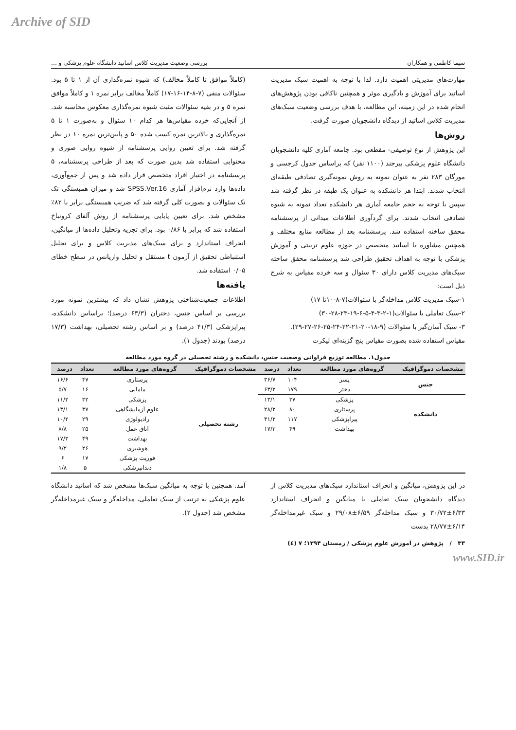Archive of SID
سیما کاظمی و همکاران بررسی وضعیت مدیریت کلاس اساتید دانشگاه علوم پزشکی و …
مهارت‌های مدیریتی اهمیت دارد. لذا با توجه به اهمیت سبک مدیریت اساتید برای آموزش و یادگیری موثر و همچنین ناکافی بودن پژوهش‌های انجام شده در این زمینه، این مطالعه، با هدف بررسی وضعیت سبک‌های مدیریت کلاس اساتید از دیدگاه دانشجویان صورت گرفت.
روش‌ها
این پژوهش از نوع توصیفی- مقطعی بود. جامعه آماری کلیه دانشجویان دانشگاه علوم پزشکی بیرجند (۱۱۰۰ نفر) که براساس جدول کرجسی و مورگان ۲۸۳ نفر به عنوان نمونه به روش نمونه‌گیری تصادفی طبقه‌ای انتخاب شدند. ابتدا هر دانشکده به عنوان یک طبقه در نظر گرفته شد سپس با توجه به حجم جامعه آماری هر دانشکده تعداد نمونه به شیوه تصادفی انتخاب شدند. برای گردآوری اطلاعات میدانی از پرسشنامه محقق ساخته استفاده شد. پرسشنامه بعد از مطالعه منابع مختلف و همچنین مشاوره با اساتید متخصص در حوزه علوم تربیتی و آموزش پزشکی با توجه به اهداف تحقیق طراحی شد پرسشنامه محقق ساخته سبک‌های مدیریت کلاس دارای ۳۰ سئوال و سه خرده مقیاس به شرح ذیل است:
۱-سبک مدیریت کلاس مداخله‌گر با سئوالات(۷-۸-۱۰تا ۱۷)
۲-سبک تعاملی با سئوالات(۱-۲-۳-۴-۵-۶-۱۹-۲۳-۲۸-۳۰)
۳- سبک آسان‌گیر با سئوالات (۹-۱۸-۲۰-۲۱-۲۲-۲۴-۲۵-۲۶-۲۷-۲۹).
مقیاس استفاده شده بصورت مقیاس پنج گزینه‌ای لیکرت
(کاملاً موافق تا کاملاً مخالف) که شیوه نمره‌گذاری آن از ۱ تا ۵ بود. سئوالات منفی (۷-۸-۱۴-۱۶-۱۷) کاملاً مخالف برابر نمره ۱ و کاملاً موافق نمره ۵ و در بقیه سئوالات مثبت شیوه نمره‌گذاری معکوس محاسبه شد. از آنجایی‌که خرده مقیاس‌ها هر کدام ۱۰ سئوال و به‌صورت ۱ تا ۵ نمره‌گذاری و بالاترین نمره کسب شده ۵۰ و پایین‌ترین نمره ۱۰ در نظر گرفته شد. برای تعیین روایی پرسشنامه از شیوه روایی صوری و محتوایی استفاده شد بدین صورت که بعد از طراحی پرسشنامه، ۵ پرسشنامه در اختیار افراد متخصص قرار داده شد و پس از جمع‌آوری، داده‌ها وارد نرم‌افزار آماری SPSS.Ver.16 شد و میزان همبستگی تک تک سئوالات و بصورت کلی گرفته شد که ضریب همبستگی برابر با ۸۲٪ مشخص شد. برای تعیین پایایی پرسشنامه از روش آلفای کرونباخ استفاده شد که برابر با ۰/۸۶ بود. برای تجزیه وتحلیل داده‌ها از میانگین، انحراف استاندارد و برای سبک‌های مدیریت کلاس و برای تحلیل استنباطی تحقیق از آزمون t مستقل و تحلیل واریانس در سطح خطای ۰/۰۵ استفاده شد.
یافته‌ها
اطلاعات جمعیت‌شناختی پژوهش نشان داد که بیشترین نمونه مورد بررسی بر اساس جنس، دختران (۶۳/۳ درصد)؛ براساس دانشکده، پیراپزشکی (۴۱/۳ درصد) و بر اساس رشته تحصیلی، بهداشت (۱۷/۳ درصد) بودند (جدول ۱).
جدول۱. مطالعه توزیع فراوانی وضعیت جنس، دانشکده و رشته تحصیلی در گروه مورد مطالعه
| مشخصات دموگرافیک | گروه‌های مورد مطالعه | تعداد | درصد | مشخصات دموگرافیک | گروه‌های مورد مطالعه | تعداد | درصد |
| --- | --- | --- | --- | --- | --- | --- | --- |
| جنس | پسر | ۱۰۴ | ۳۶/۷ | رشته تحصیلی | پرستاری | ۴۷ | ۱۶/۶ |
| | دختر | ۱۷۹ | ۶۳/۳ | | مامایی | ۱۶ | ۵/۷ |
| دانشکده | پزشکی | ۳۷ | ۱۳/۱ | | پزشکی | ۳۲ | ۱۱/۳ |
| | پرستاری | ۸۰ | ۲۸/۳ | | علوم آزمایشگاهی | ۳۷ | ۱۳/۱ |
| | پیراپزشکی | ۱۱۷ | ۴۱/۳ | | رادیولوژی | ۲۹ | ۱۰/۲ |
| | بهداشت | ۴۹ | ۱۷/۳ | | اتاق عمل | ۲۵ | ۸/۸ |
| | | | | | بهداشت | ۴۹ | ۱۷/۳ |
| | | | | | هوشبری | ۲۶ | ۹/۲ |
| | | | | | فوریت پزشکی | ۱۷ | ۶ |
| | | | | | دندانپزشکی | ۵ | ۱/۸ |
در این پژوهش، میانگین و انحراف استاندارد سبک‌های مدیریت کلاس از دیدگاه دانشجویان سبک تعاملی با میانگین و انحراف استاندارد ۶/۳۳±۳۰/۷۲ و سبک مداخله‌گر ۶/۵۹±۲۹/۰۸ و سبک غیرمداخله‌گر ۶/۱۴±۲۸/۷۷ بدست
آمد. همچنین با توجه به میانگین سبک‌ها مشخص شد که اساتید دانشگاه علوم پزشکی به ترتیب از سبک تعاملی، مداخله‌گر و سبک غیرمداخله‌گر مشخص شد (جدول ۲).
۳۳ / پژوهش در آموزش علوم پزشکی / زمستان ۱۳۹۴؛ ۷ (٤)
www.SID.ir